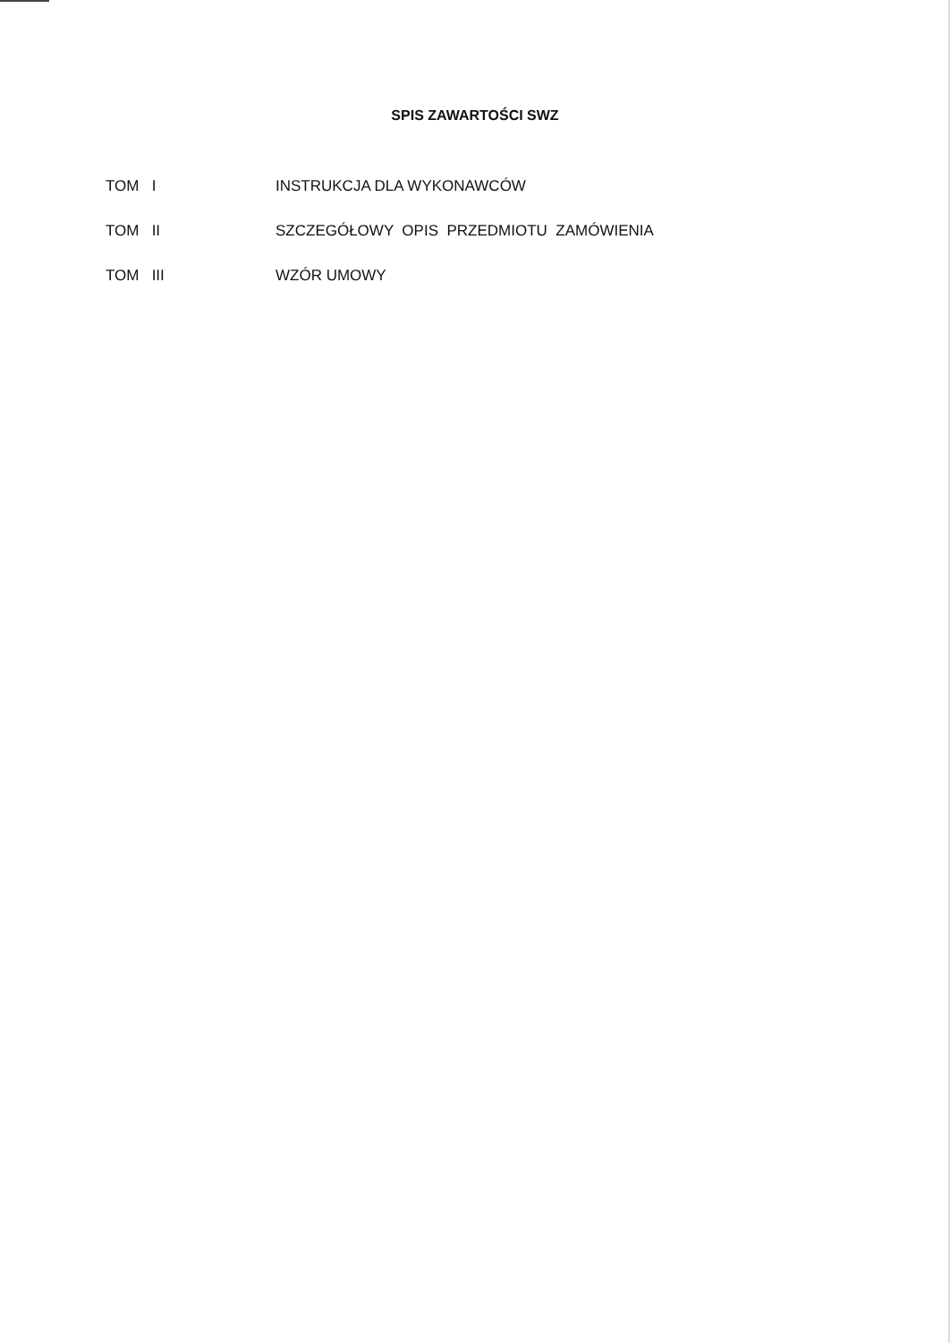SPIS ZAWARTOŚCI SWZ
| TOM I | INSTRUKCJA DLA WYKONAWCÓW |
| TOM II | SZCZEGÓŁOWY OPIS PRZEDMIOTU ZAMÓWIENIA |
| TOM III | WZÓR UMOWY |